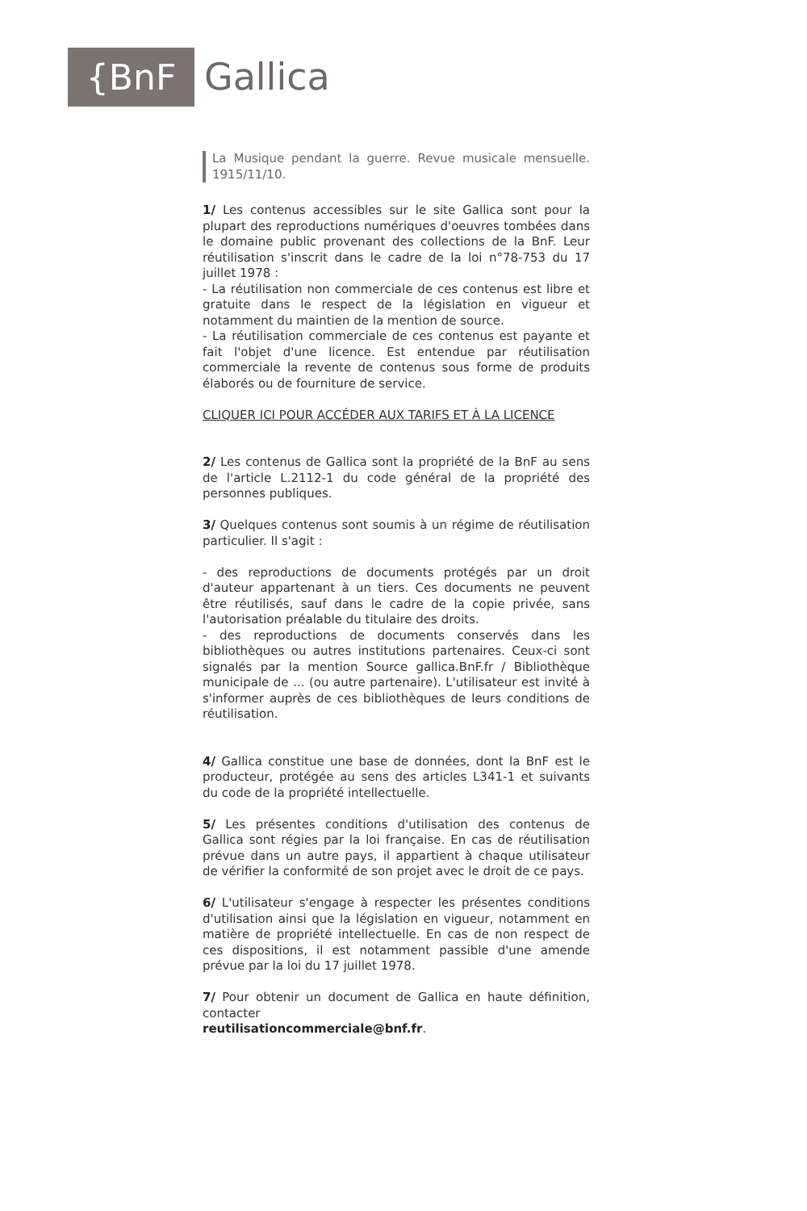{BnF Gallica
La Musique pendant la guerre. Revue musicale mensuelle. 1915/11/10.
1/ Les contenus accessibles sur le site Gallica sont pour la plupart des reproductions numériques d'oeuvres tombées dans le domaine public provenant des collections de la BnF. Leur réutilisation s'inscrit dans le cadre de la loi n°78-753 du 17 juillet 1978 :
- La réutilisation non commerciale de ces contenus est libre et gratuite dans le respect de la législation en vigueur et notamment du maintien de la mention de source.
- La réutilisation commerciale de ces contenus est payante et fait l'objet d'une licence. Est entendue par réutilisation commerciale la revente de contenus sous forme de produits élaborés ou de fourniture de service.
CLIQUER ICI POUR ACCÉDER AUX TARIFS ET À LA LICENCE
2/ Les contenus de Gallica sont la propriété de la BnF au sens de l'article L.2112-1 du code général de la propriété des personnes publiques.
3/ Quelques contenus sont soumis à un régime de réutilisation particulier. Il s'agit :
- des reproductions de documents protégés par un droit d'auteur appartenant à un tiers. Ces documents ne peuvent être réutilisés, sauf dans le cadre de la copie privée, sans l'autorisation préalable du titulaire des droits.
- des reproductions de documents conservés dans les bibliothèques ou autres institutions partenaires. Ceux-ci sont signalés par la mention Source gallica.BnF.fr / Bibliothèque municipale de ... (ou autre partenaire). L'utilisateur est invité à s'informer auprès de ces bibliothèques de leurs conditions de réutilisation.
4/ Gallica constitue une base de données, dont la BnF est le producteur, protégée au sens des articles L341-1 et suivants du code de la propriété intellectuelle.
5/ Les présentes conditions d'utilisation des contenus de Gallica sont régies par la loi française. En cas de réutilisation prévue dans un autre pays, il appartient à chaque utilisateur de vérifier la conformité de son projet avec le droit de ce pays.
6/ L'utilisateur s'engage à respecter les présentes conditions d'utilisation ainsi que la législation en vigueur, notamment en matière de propriété intellectuelle. En cas de non respect de ces dispositions, il est notamment passible d'une amende prévue par la loi du 17 juillet 1978.
7/ Pour obtenir un document de Gallica en haute définition, contacter
reutilisationcommerciale@bnf.fr.